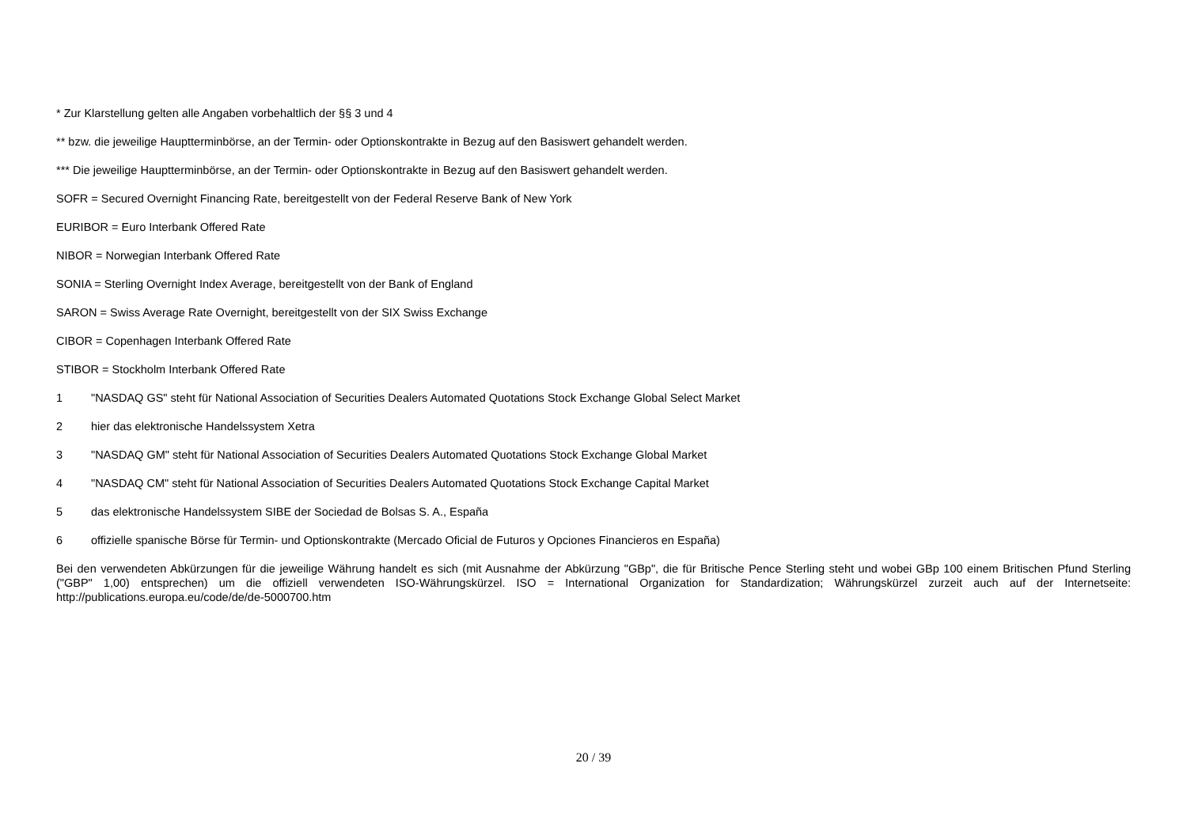* Zur Klarstellung gelten alle Angaben vorbehaltlich der §§ 3 und 4
** bzw. die jeweilige Hauptterminbörse, an der Termin- oder Optionskontrakte in Bezug auf den Basiswert gehandelt werden.
*** Die jeweilige Hauptterminbörse, an der Termin- oder Optionskontrakte in Bezug auf den Basiswert gehandelt werden.
SOFR = Secured Overnight Financing Rate, bereitgestellt von der Federal Reserve Bank of New York
EURIBOR = Euro Interbank Offered Rate
NIBOR = Norwegian Interbank Offered Rate
SONIA = Sterling Overnight Index Average, bereitgestellt von der Bank of England
SARON = Swiss Average Rate Overnight, bereitgestellt von der SIX Swiss Exchange
CIBOR = Copenhagen Interbank Offered Rate
STIBOR = Stockholm Interbank Offered Rate
1 "NASDAQ GS" steht für National Association of Securities Dealers Automated Quotations Stock Exchange Global Select Market
2 hier das elektronische Handelssystem Xetra
3 "NASDAQ GM" steht für National Association of Securities Dealers Automated Quotations Stock Exchange Global Market
4 "NASDAQ CM" steht für National Association of Securities Dealers Automated Quotations Stock Exchange Capital Market
5 das elektronische Handelssystem SIBE der Sociedad de Bolsas S. A., España
6 offizielle spanische Börse für Termin- und Optionskontrakte (Mercado Oficial de Futuros y Opciones Financieros en España)
Bei den verwendeten Abkürzungen für die jeweilige Währung handelt es sich (mit Ausnahme der Abkürzung "GBp", die für Britische Pence Sterling steht und wobei GBp 100 einem Britischen Pfund Sterling ("GBP" 1,00) entsprechen) um die offiziell verwendeten ISO-Währungskürzel. ISO = International Organization for Standardization; Währungskürzel zurzeit auch auf der Internetseite: http://publications.europa.eu/code/de/de-5000700.htm
20 / 39